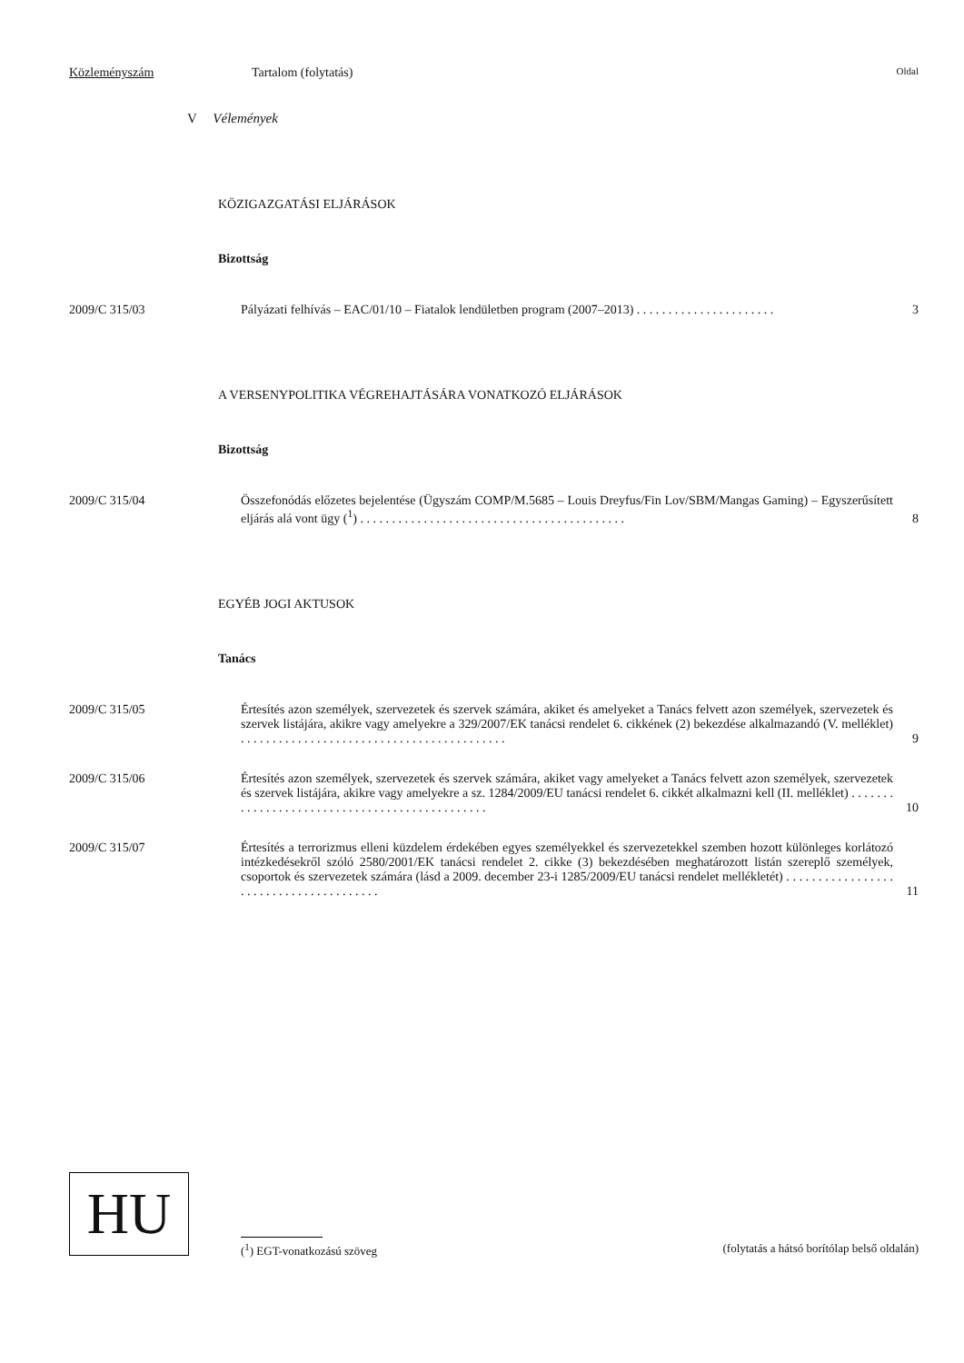Közleményszám Tartalom (folytatás) Oldal
V Vélemények
KÖZIGAZGATÁSI ELJÁRÁSOK
Bizottság
2009/C 315/03 Pályázati felhívás – EAC/01/10 – Fiatalok lendületben program (2007–2013) . . . . . . . . . . . . . . . . . . . . . . 3
A VERSENYPOLITIKA VÉGREHAJTÁSÁRA VONATKOZÓ ELJÁRÁSOK
Bizottság
2009/C 315/04 Összefonódás előzetes bejelentése (Ügyszám COMP/M.5685 – Louis Dreyfus/Fin Lov/SBM/Mangas Gaming) – Egyszerűsített eljárás alá vont ügy (<sup>1</sup>) . . . . . . . . . . . . . . . . . . . . . . . . . . . . . . . . . . . . . . . . . . 8
EGYÉB JOGI AKTUSOK
Tanács
2009/C 315/05 Értesítés azon személyek, szervezetek és szervek számára, akiket és amelyeket a Tanács felvett azon személyek, szervezetek és szervek listájára, akikre vagy amelyekre a 329/2007/EK tanácsi rendelet 6. cikkének (2) bekezdése alkalmazandó (V. melléklet) . . . . . . . . . . . . . . . . . . . . . . . . . . . . . . . . . . . . . . . . . . 9
2009/C 315/06 Értesítés azon személyek, szervezetek és szervek számára, akiket vagy amelyeket a Tanács felvett azon személyek, szervezetek és szervek listájára, akikre vagy amelyekre a sz. 1284/2009/EU tanácsi rendelet 6. cikkét alkalmazni kell (II. melléklet) . . . . . . . . . . . . . . . . . . . . . . . . . . . . . . . . . . . . . . . . . . . . . . 10
2009/C 315/07 Értesítés a terrorizmus elleni küzdelem érdekében egyes személyekkel és szervezetekkel szemben hozott különleges korlátozó intézkedésekről szóló 2580/2001/EK tanácsi rendelet 2. cikke (3) bekezdésében meghatározott listán szereplő személyek, csoportok és szervezetek számára (lásd a 2009. december 23-i 1285/2009/EU tanácsi rendelet mellékletét) . . . . . . . . . . . . . . . . . . . . . . . . . . . . . . . . . . . . . . . 11
HU
(<sup>1</sup>) EGT-vonatkozású szöveg (folytatás a hátsó borítólap belső oldalán)